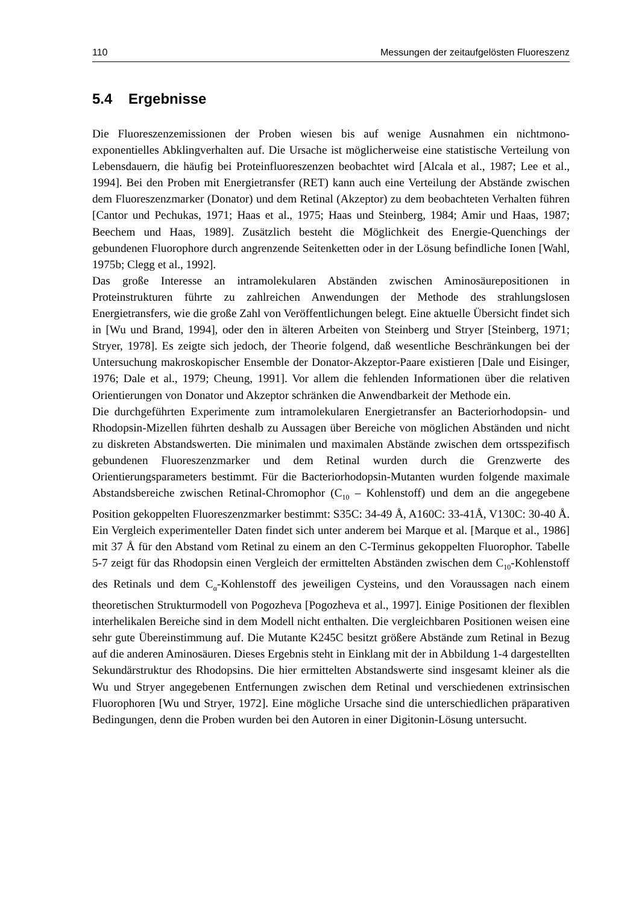110 Messungen der zeitaufgelösten Fluoreszenz
5.4 Ergebnisse
Die Fluoreszenzemissionen der Proben wiesen bis auf wenige Ausnahmen ein nichtmono-exponentielles Abklingverhalten auf. Die Ursache ist möglicherweise eine statistische Verteilung von Lebensdauern, die häufig bei Proteinfluoreszenzen beobachtet wird [Alcala et al., 1987; Lee et al., 1994]. Bei den Proben mit Energietransfer (RET) kann auch eine Verteilung der Abstände zwischen dem Fluoreszenzmarker (Donator) und dem Retinal (Akzeptor) zu dem beobachteten Verhalten führen [Cantor und Pechukas, 1971; Haas et al., 1975; Haas und Steinberg, 1984; Amir und Haas, 1987; Beechem und Haas, 1989]. Zusätzlich besteht die Möglichkeit des Energie-Quenchings der gebundenen Fluorophore durch angrenzende Seitenketten oder in der Lösung befindliche Ionen [Wahl, 1975b; Clegg et al., 1992].
Das große Interesse an intramolekularen Abständen zwischen Aminosäurepositionen in Proteinstrukturen führte zu zahlreichen Anwendungen der Methode des strahlungslosen Energietransfers, wie die große Zahl von Veröffentlichungen belegt. Eine aktuelle Übersicht findet sich in [Wu und Brand, 1994], oder den in älteren Arbeiten von Steinberg und Stryer [Steinberg, 1971; Stryer, 1978]. Es zeigte sich jedoch, der Theorie folgend, daß wesentliche Beschränkungen bei der Untersuchung makroskopischer Ensemble der Donator-Akzeptor-Paare existieren [Dale und Eisinger, 1976; Dale et al., 1979; Cheung, 1991]. Vor allem die fehlenden Informationen über die relativen Orientierungen von Donator und Akzeptor schränken die Anwendbarkeit der Methode ein.
Die durchgeführten Experimente zum intramolekularen Energietransfer an Bacteriorhodopsin- und Rhodopsin-Mizellen führten deshalb zu Aussagen über Bereiche von möglichen Abständen und nicht zu diskreten Abstandswerten. Die minimalen und maximalen Abstände zwischen dem ortsspezifisch gebundenen Fluoreszenzmarker und dem Retinal wurden durch die Grenzwerte des Orientierungsparameters bestimmt. Für die Bacteriorhodopsin-Mutanten wurden folgende maximale Abstandsbereiche zwischen Retinal-Chromophor (C<sub>10</sub> – Kohlenstoff) und dem an die angegebene Position gekoppelten Fluoreszenzmarker bestimmt: S35C: 34-49 Å, A160C: 33-41Å, V130C: 30-40 Å. Ein Vergleich experimenteller Daten findet sich unter anderem bei Marque et al. [Marque et al., 1986] mit 37 Å für den Abstand vom Retinal zu einem an den C-Terminus gekoppelten Fluorophor. Tabelle 5-7 zeigt für das Rhodopsin einen Vergleich der ermittelten Abständen zwischen dem C<sub>10</sub>-Kohlenstoff des Retinals und dem C<sub>α</sub>-Kohlenstoff des jeweiligen Cysteins, und den Voraussagen nach einem theoretischen Strukturmodell von Pogozheva [Pogozheva et al., 1997]. Einige Positionen der flexiblen interhelikalen Bereiche sind in dem Modell nicht enthalten. Die vergleichbaren Positionen weisen eine sehr gute Übereinstimmung auf. Die Mutante K245C besitzt größere Abstände zum Retinal in Bezug auf die anderen Aminosäuren. Dieses Ergebnis steht in Einklang mit der in Abbildung 1-4 dargestellten Sekundärstruktur des Rhodopsins. Die hier ermittelten Abstandswerte sind insgesamt kleiner als die Wu und Stryer angegebenen Entfernungen zwischen dem Retinal und verschiedenen extrinsischen Fluorophoren [Wu und Stryer, 1972]. Eine mögliche Ursache sind die unterschiedlichen präparativen Bedingungen, denn die Proben wurden bei den Autoren in einer Digitonin-Lösung untersucht.